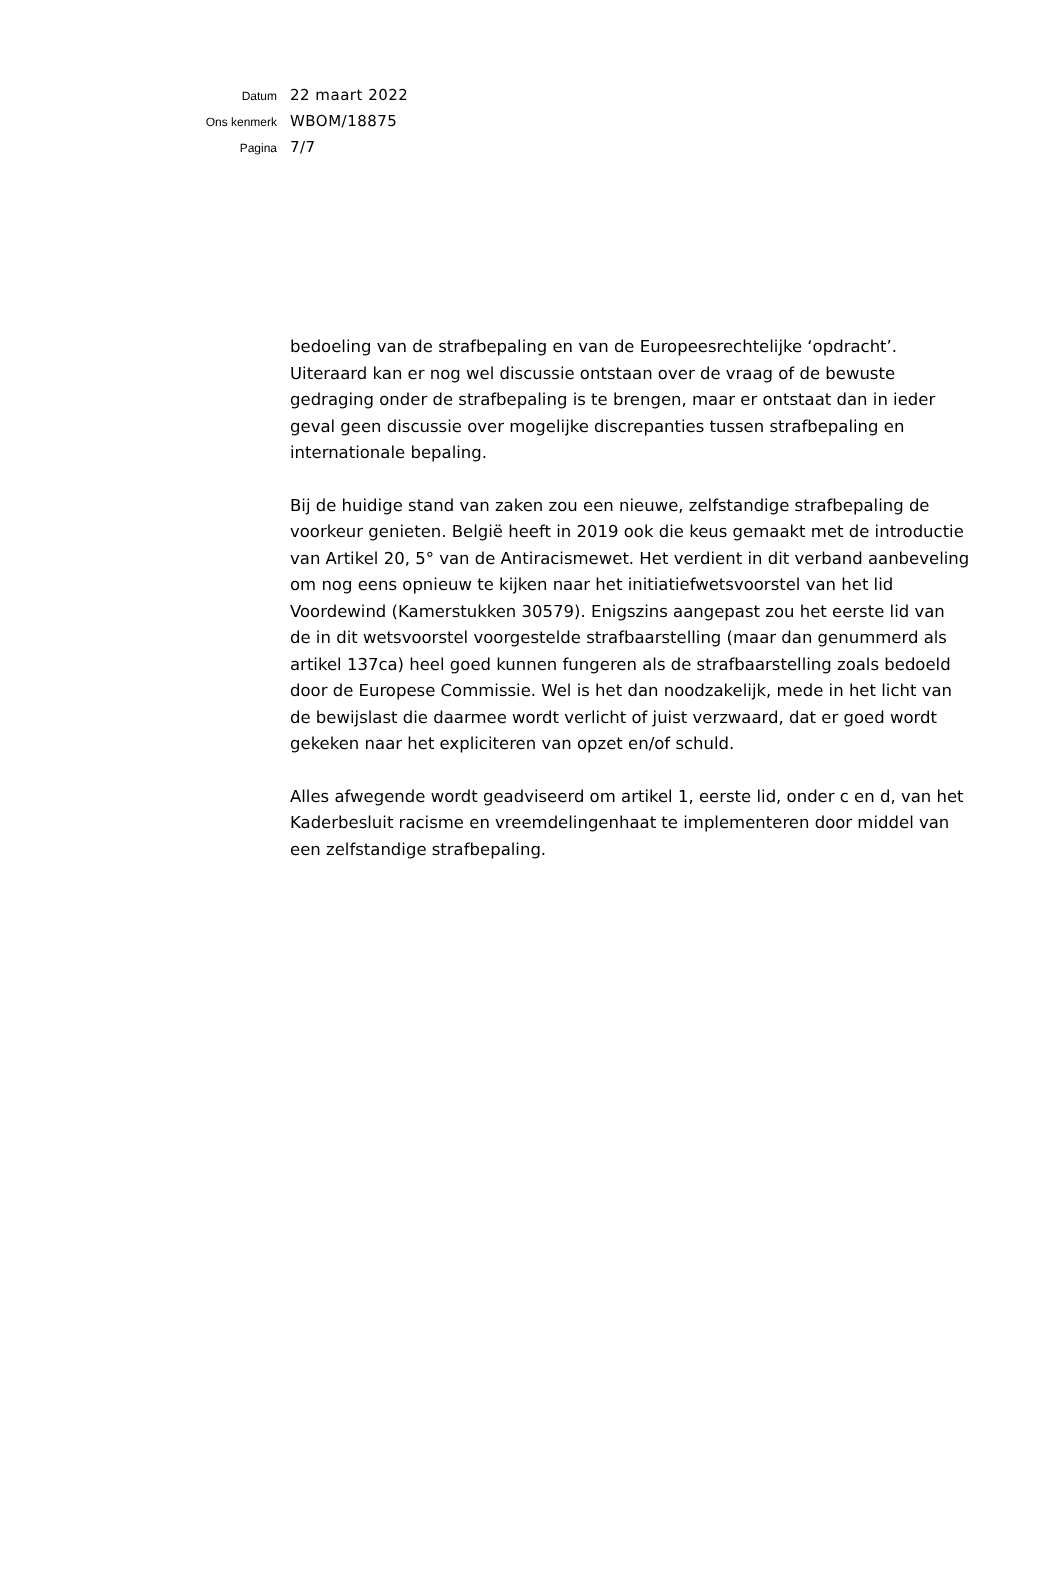Datum
22 maart 2022
Ons kenmerk
WBOM/18875
Pagina
7/7
bedoeling van de strafbepaling en van de Europeesrechtelijke ‘opdracht’. Uiteraard kan er nog wel discussie ontstaan over de vraag of de bewuste gedraging onder de strafbepaling is te brengen, maar er ontstaat dan in ieder geval geen discussie over mogelijke discrepanties tussen strafbepaling en internationale bepaling.
Bij de huidige stand van zaken zou een nieuwe, zelfstandige strafbepaling de voorkeur genieten. België heeft in 2019 ook die keus gemaakt met de introductie van Artikel 20, 5° van de Antiracismewet. Het verdient in dit verband aanbeveling om nog eens opnieuw te kijken naar het initiatiefwetsvoorstel van het lid Voordewind (Kamerstukken 30579). Enigszins aangepast zou het eerste lid van de in dit wetsvoorstel voorgestelde strafbaarstelling (maar dan genummerd als artikel 137ca) heel goed kunnen fungeren als de strafbaarstelling zoals bedoeld door de Europese Commissie. Wel is het dan noodzakelijk, mede in het licht van de bewijslast die daarmee wordt verlicht of juist verzwaard, dat er goed wordt gekeken naar het expliciteren van opzet en/of schuld.
Alles afwegende wordt geadviseerd om artikel 1, eerste lid, onder c en d, van het Kaderbesluit racisme en vreemdelingenhaat te implementeren door middel van een zelfstandige strafbepaling.